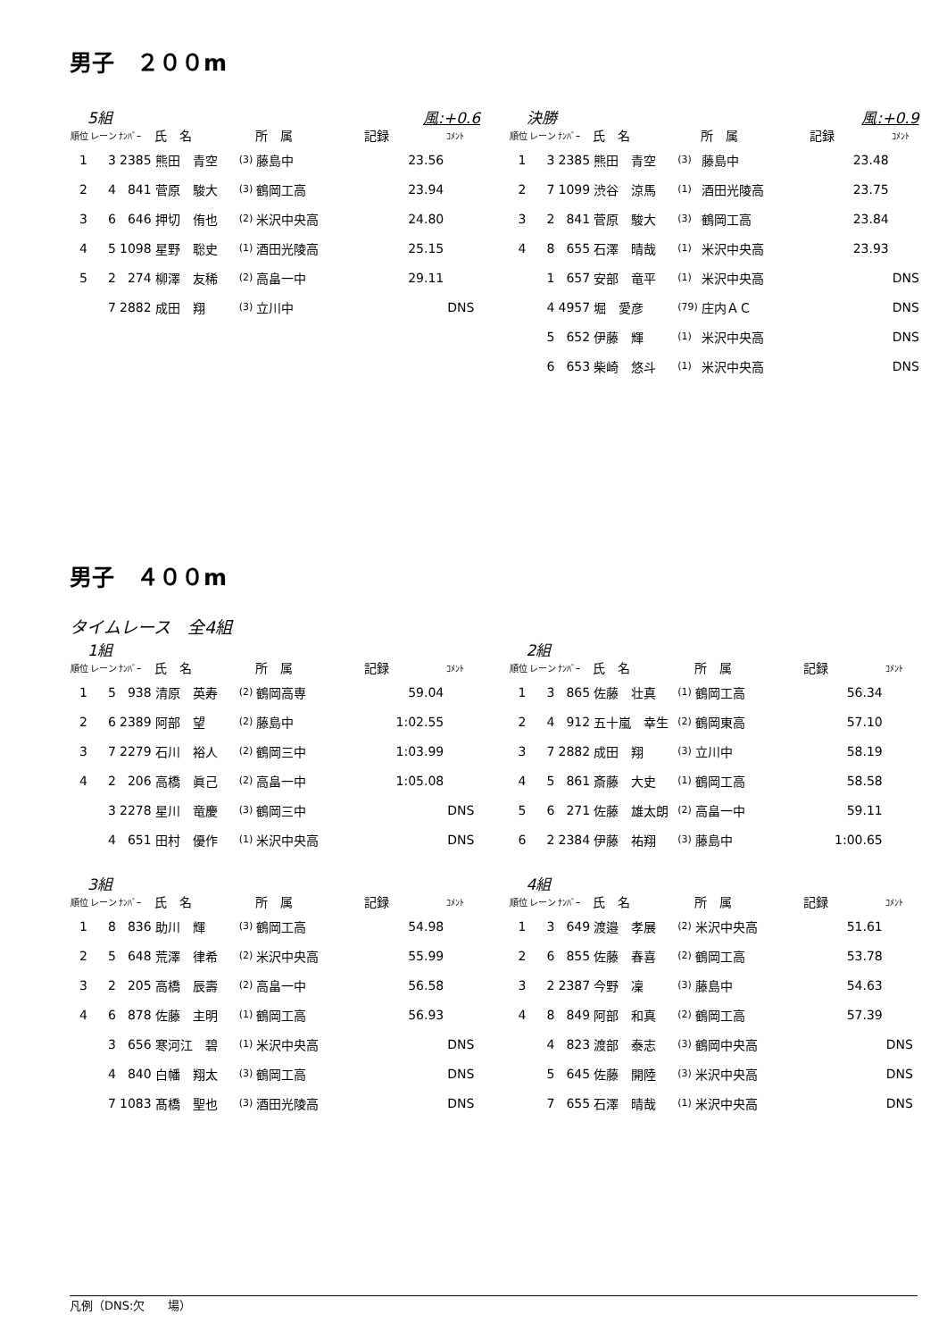男子　２００m
5組 風:+0.6
| 順位 | レーン | ﾅﾝﾊﾞｰ | 氏 名 | | 所 属 | 記録 | ｺﾒﾝﾄ |
| --- | --- | --- | --- | --- | --- | --- | --- |
| 1 | 3 | 2385 | 熊田 青空 | (3) | 藤島中 | 23.56 | |
| 2 | 4 | 841 | 菅原 駿大 | (3) | 鶴岡工高 | 23.94 | |
| 3 | 6 | 646 | 押切 侑也 | (2) | 米沢中央高 | 24.80 | |
| 4 | 5 | 1098 | 星野 聡史 | (1) | 酒田光陵高 | 25.15 | |
| 5 | 2 | 274 | 柳澤 友稀 | (2) | 高畠一中 | 29.11 | |
| | 7 | 2882 | 成田 翔 | (3) | 立川中 | | DNS |
決勝 風:+0.9
| 順位 | レーン | ﾅﾝﾊﾞｰ | 氏 名 | | 所 属 | 記録 | ｺﾒﾝﾄ |
| --- | --- | --- | --- | --- | --- | --- | --- |
| 1 | 3 | 2385 | 熊田 青空 | (3) | 藤島中 | 23.48 | |
| 2 | 7 | 1099 | 渋谷 涼馬 | (1) | 酒田光陵高 | 23.75 | |
| 3 | 2 | 841 | 菅原 駿大 | (3) | 鶴岡工高 | 23.84 | |
| 4 | 8 | 655 | 石澤 晴哉 | (1) | 米沢中央高 | 23.93 | |
| | 1 | 657 | 安部 竜平 | (1) | 米沢中央高 | | DNS |
| | 4 | 4957 | 堀 愛彦 | (79) | 庄内ＡＣ | | DNS |
| | 5 | 652 | 伊藤 輝 | (1) | 米沢中央高 | | DNS |
| | 6 | 653 | 柴崎 悠斗 | (1) | 米沢中央高 | | DNS |
男子　４００m
タイムレース　全4組
1組
| 順位 | レーン | ﾅﾝﾊﾞｰ | 氏 名 | | 所 属 | 記録 | ｺﾒﾝﾄ |
| --- | --- | --- | --- | --- | --- | --- | --- |
| 1 | 5 | 938 | 清原 英寿 | (2) | 鶴岡高専 | 59.04 | |
| 2 | 6 | 2389 | 阿部 望 | (2) | 藤島中 | 1:02.55 | |
| 3 | 7 | 2279 | 石川 裕人 | (2) | 鶴岡三中 | 1:03.99 | |
| 4 | 2 | 206 | 高橋 眞己 | (2) | 高畠一中 | 1:05.08 | |
| | 3 | 2278 | 星川 竜慶 | (3) | 鶴岡三中 | | DNS |
| | 4 | 651 | 田村 優作 | (1) | 米沢中央高 | | DNS |
2組
| 順位 | レーン | ﾅﾝﾊﾞｰ | 氏 名 | | 所 属 | 記録 | ｺﾒﾝﾄ |
| --- | --- | --- | --- | --- | --- | --- | --- |
| 1 | 3 | 865 | 佐藤 壮真 | (1) | 鶴岡工高 | 56.34 | |
| 2 | 4 | 912 | 五十嵐 幸生 | (2) | 鶴岡東高 | 57.10 | |
| 3 | 7 | 2882 | 成田 翔 | (3) | 立川中 | 58.19 | |
| 4 | 5 | 861 | 斎藤 大史 | (1) | 鶴岡工高 | 58.58 | |
| 5 | 6 | 271 | 佐藤 雄太朗 | (2) | 高畠一中 | 59.11 | |
| 6 | 2 | 2384 | 伊藤 祐翔 | (3) | 藤島中 | 1:00.65 | |
3組
| 順位 | レーン | ﾅﾝﾊﾞｰ | 氏 名 | | 所 属 | 記録 | ｺﾒﾝﾄ |
| --- | --- | --- | --- | --- | --- | --- | --- |
| 1 | 8 | 836 | 助川 輝 | (3) | 鶴岡工高 | 54.98 | |
| 2 | 5 | 648 | 荒澤 律希 | (2) | 米沢中央高 | 55.99 | |
| 3 | 2 | 205 | 高橋 辰壽 | (2) | 高畠一中 | 56.58 | |
| 4 | 6 | 878 | 佐藤 主明 | (1) | 鶴岡工高 | 56.93 | |
| | 3 | 656 | 寒河江 碧 | (1) | 米沢中央高 | | DNS |
| | 4 | 840 | 白幡 翔太 | (3) | 鶴岡工高 | | DNS |
| | 7 | 1083 | 髙橋 聖也 | (3) | 酒田光陵高 | | DNS |
4組
| 順位 | レーン | ﾅﾝﾊﾞｰ | 氏 名 | | 所 属 | 記録 | ｺﾒﾝﾄ |
| --- | --- | --- | --- | --- | --- | --- | --- |
| 1 | 3 | 649 | 渡邉 孝展 | (2) | 米沢中央高 | 51.61 | |
| 2 | 6 | 855 | 佐藤 春喜 | (2) | 鶴岡工高 | 53.78 | |
| 3 | 2 | 2387 | 今野 凜 | (3) | 藤島中 | 54.63 | |
| 4 | 8 | 849 | 阿部 和真 | (2) | 鶴岡工高 | 57.39 | |
| | 4 | 823 | 渡部 泰志 | (3) | 鶴岡中央高 | | DNS |
| | 5 | 645 | 佐藤 開陸 | (3) | 米沢中央高 | | DNS |
| | 7 | 655 | 石澤 晴哉 | (1) | 米沢中央高 | | DNS |
凡例（DNS:欠　　場）